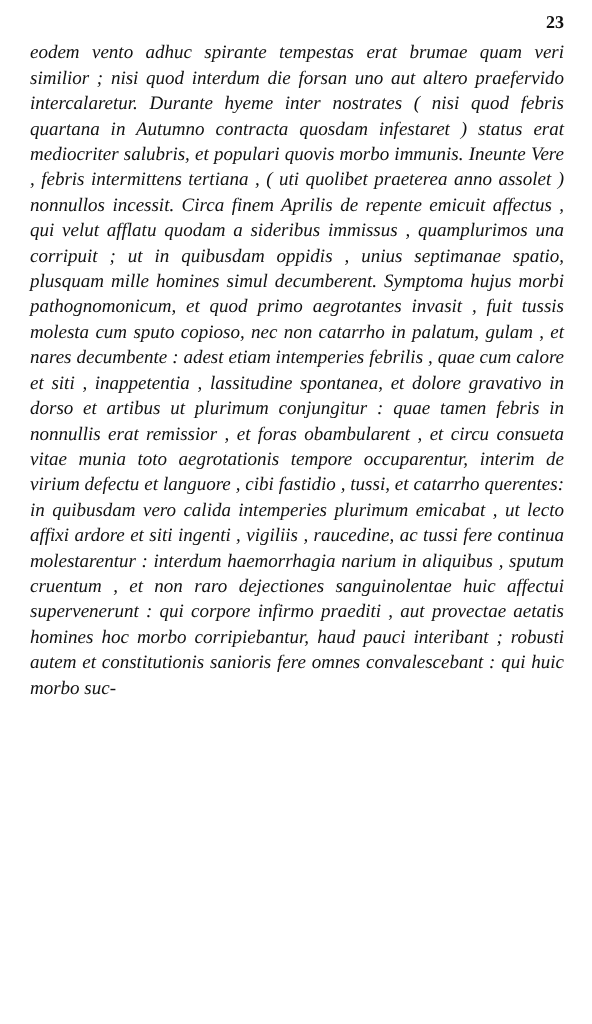23
eodem vento adhuc spirante tempestas erat brumae quam veri similior ; nisi quod interdum die forsan uno aut altero praefervido intercalaretur. Durante hyeme inter nostrates ( nisi quod febris quartana in Autumno contracta quosdam infestaret ) status erat mediocriter salubris, et populari quovis morbo immunis. Ineunte Vere , febris intermittens tertiana , ( uti quolibet praeterea anno assolet ) nonnullos incessit. Circa finem Aprilis de repente emicuit affectus , qui velut afflatu quodam a sideribus immissus , quamplurimos una corripuit ; ut in quibusdam oppidis , unius septimanae spatio, plusquam mille homines simul decumberent. Symptoma hujus morbi pathognomonicum, et quod primo aegrotantes invasit , fuit tussis molesta cum sputo copioso, nec non catarrho in palatum, gulam , et nares decumbente : adest etiam intemperies febrilis , quae cum calore et siti , inappetentia , lassitudine spontanea, et dolore gravativo in dorso et artibus ut plurimum conjungitur : quae tamen febris in nonnullis erat remissior , et foras obambularent , et circu consueta vitae munia toto aegrotationis tempore occuparentur, interim de virium defectu et languore , cibi fastidio , tussi, et catarrho querentes: in quibusdam vero calida intemperies plurimum emicabat , ut lecto affixi ardore et siti ingenti , vigiliis , raucedine, ac tussi fere continua molestarentur : interdum haemorrhagia narium in aliquibus , sputum cruentum , et non raro dejectiones sanguinolentae huic affectui supervenerunt : qui corpore infirmo praediti , aut provectae aetatis homines hoc morbo corripiebantur, haud pauci interibant ; robusti autem et constitutionis sanioris fere omnes convalescebant : qui huic morbo suc-